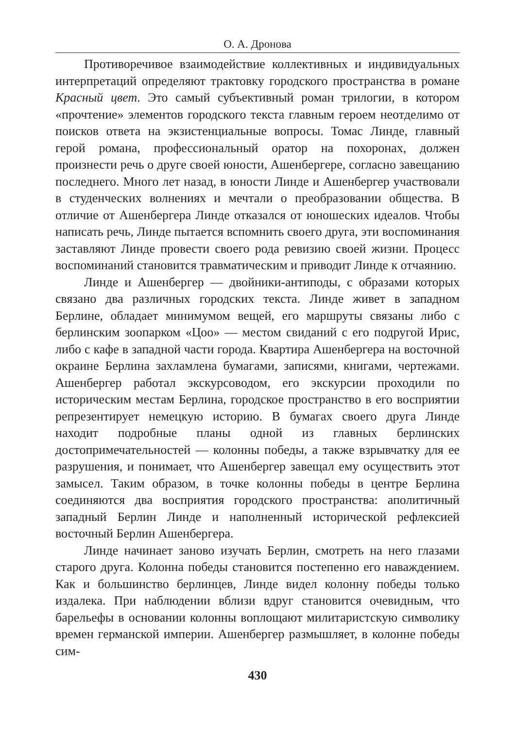О. А. Дронова
Противоречивое взаимодействие коллективных и индивидуальных интерпретаций определяют трактовку городского пространства в романе Красный цвет. Это самый субъективный роман трилогии, в котором «прочтение» элементов городского текста главным героем неотделимо от поисков ответа на экзистенциальные вопросы. Томас Линде, главный герой романа, профессиональный оратор на похоронах, должен произнести речь о друге своей юности, Ашенбергере, согласно завещанию последнего. Много лет назад, в юности Линде и Ашенбергер участвовали в студенческих волнениях и мечтали о преобразовании общества. В отличие от Ашенбергера Линде отказался от юношеских идеалов. Чтобы написать речь, Линде пытается вспомнить своего друга, эти воспоминания заставляют Линде провести своего рода ревизию своей жизни. Процесс воспоминаний становится травматическим и приводит Линде к отчаянию.
Линде и Ашенбергер — двойники-антиподы, с образами которых связано два различных городских текста. Линде живет в западном Берлине, обладает минимумом вещей, его маршруты связаны либо с берлинским зоопарком «Цоо» — местом свиданий с его подругой Ирис, либо с кафе в западной части города. Квартира Ашенбергера на восточной окраине Берлина захламлена бумагами, записями, книгами, чертежами. Ашенбергер работал экскурсоводом, его экскурсии проходили по историческим местам Берлина, городское пространство в его восприятии репрезентирует немецкую историю. В бумагах своего друга Линде находит подробные планы одной из главных берлинских достопримечательностей — колонны победы, а также взрывчатку для ее разрушения, и понимает, что Ашенбергер завещал ему осуществить этот замысел. Таким образом, в точке колонны победы в центре Берлина соединяются два восприятия городского пространства: аполитичный западный Берлин Линде и наполненный исторической рефлексией восточный Берлин Ашенбергера.
Линде начинает заново изучать Берлин, смотреть на него глазами старого друга. Колонна победы становится постепенно его наваждением. Как и большинство берлинцев, Линде видел колонну победы только издалека. При наблюдении вблизи вдруг становится очевидным, что барельефы в основании колонны воплощают милитаристскую символику времен германской империи. Ашенбергер размышляет, в колонне победы сим-
430